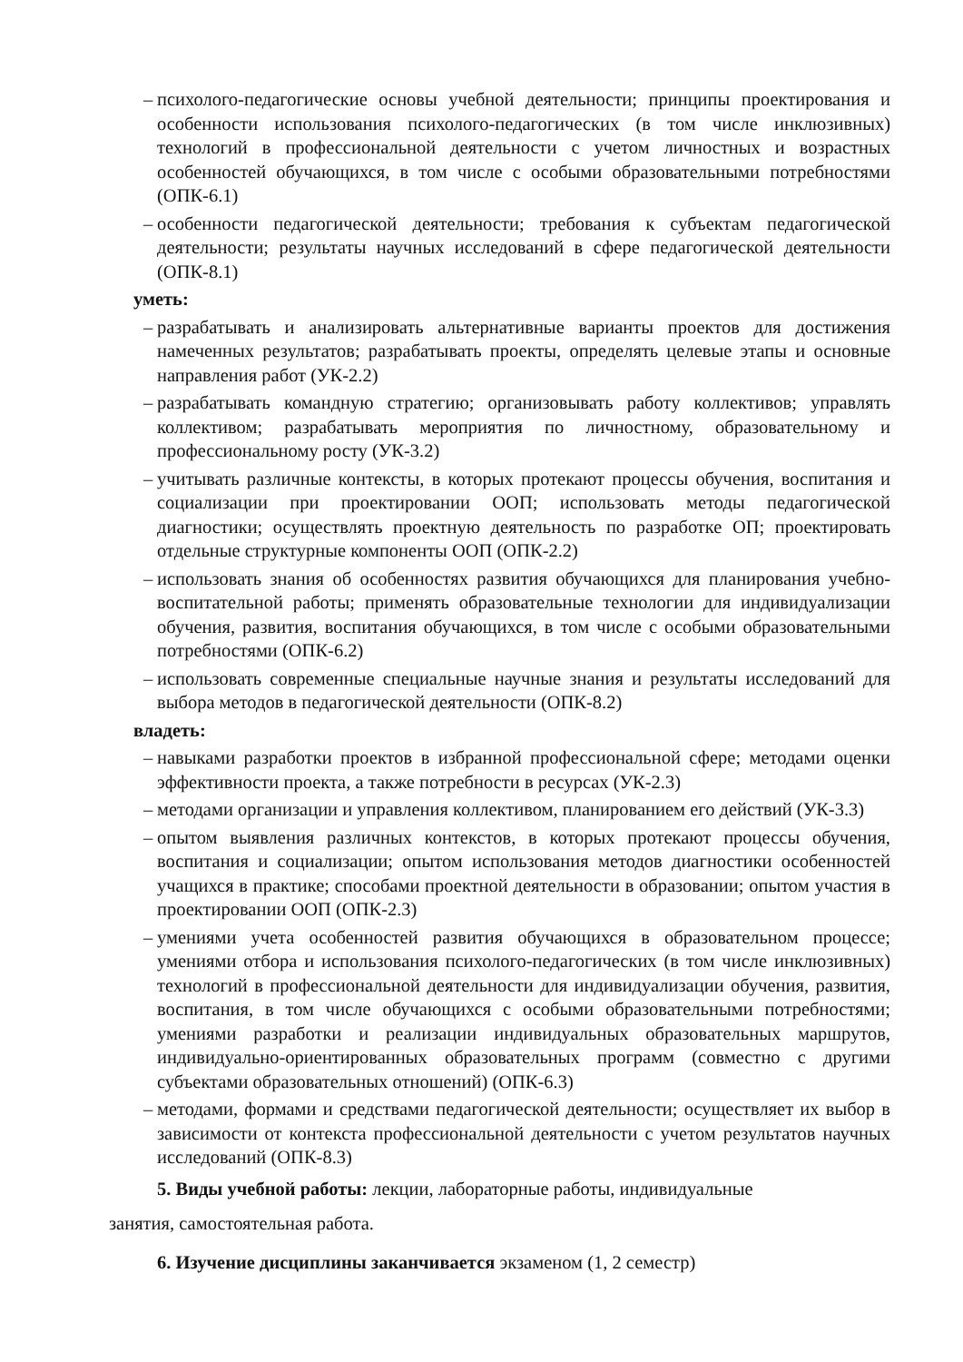– психолого-педагогические основы учебной деятельности; принципы проектирования и особенности использования психолого-педагогических (в том числе инклюзивных) технологий в профессиональной деятельности с учетом личностных и возрастных особенностей обучающихся, в том числе с особыми образовательными потребностями (ОПК-6.1)
– особенности педагогической деятельности; требования к субъектам педагогической деятельности; результаты научных исследований в сфере педагогической деятельности (ОПК-8.1)
уметь:
– разрабатывать и анализировать альтернативные варианты проектов для достижения намеченных результатов; разрабатывать проекты, определять целевые этапы и основные направления работ (УК-2.2)
– разрабатывать командную стратегию; организовывать работу коллективов; управлять коллективом; разрабатывать мероприятия по личностному, образовательному и профессиональному росту (УК-3.2)
– учитывать различные контексты, в которых протекают процессы обучения, воспитания и социализации при проектировании ООП; использовать методы педагогической диагностики; осуществлять проектную деятельность по разработке ОП; проектировать отдельные структурные компоненты ООП (ОПК-2.2)
– использовать знания об особенностях развития обучающихся для планирования учебно-воспитательной работы; применять образовательные технологии для индивидуализации обучения, развития, воспитания обучающихся, в том числе с особыми образовательными потребностями (ОПК-6.2)
– использовать современные специальные научные знания и результаты исследований для выбора методов в педагогической деятельности (ОПК-8.2)
владеть:
– навыками разработки проектов в избранной профессиональной сфере; методами оценки эффективности проекта, а также потребности в ресурсах (УК-2.3)
– методами организации и управления коллективом, планированием его действий (УК-3.3)
– опытом выявления различных контекстов, в которых протекают процессы обучения, воспитания и социализации; опытом использования методов диагностики особенностей учащихся в практике; способами проектной деятельности в образовании; опытом участия в проектировании ООП (ОПК-2.3)
– умениями учета особенностей развития обучающихся в образовательном процессе; умениями отбора и использования психолого-педагогических (в том числе инклюзивных) технологий в профессиональной деятельности для индивидуализации обучения, развития, воспитания, в том числе обучающихся с особыми образовательными потребностями; умениями разработки и реализации индивидуальных образовательных маршрутов, индивидуально-ориентированных образовательных программ (совместно с другими субъектами образовательных отношений) (ОПК-6.3)
– методами, формами и средствами педагогической деятельности; осуществляет их выбор в зависимости от контекста профессиональной деятельности с учетом результатов научных исследований (ОПК-8.3)
5. Виды учебной работы: лекции, лабораторные работы, индивидуальные
занятия, самостоятельная работа.
6. Изучение дисциплины заканчивается экзаменом (1, 2 семестр)